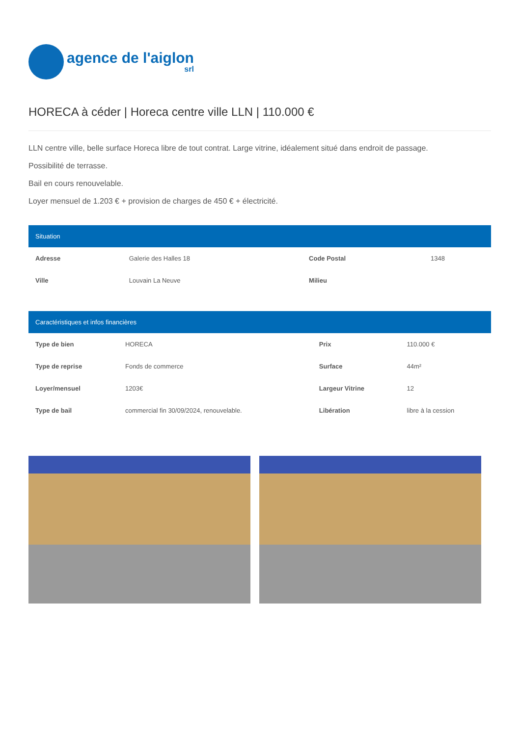agence de l'aiglon
srl
HORECA à céder | Horeca centre ville LLN | 110.000 €
LLN centre ville, belle surface Horeca libre de tout contrat. Large vitrine, idéalement situé dans endroit de passage.
Possibilité de terrasse.
Bail en cours renouvelable.
Loyer mensuel de 1.203 € + provision de charges de 450 € + électricité.
Situation
| Adresse | Galerie des Halles 18 | Code Postal | 1348 |
| Ville | Louvain La Neuve | Milieu | |
Caractéristiques et infos financières
| Type de bien | HORECA | Prix | 110.000 € |
| Type de reprise | Fonds de commerce | Surface | 44m² |
| Loyer/mensuel | 1203€ | Largeur Vitrine | 12 |
| Type de bail | commercial fin 30/09/2024, renouvelable. | Libération | libre à la cession |